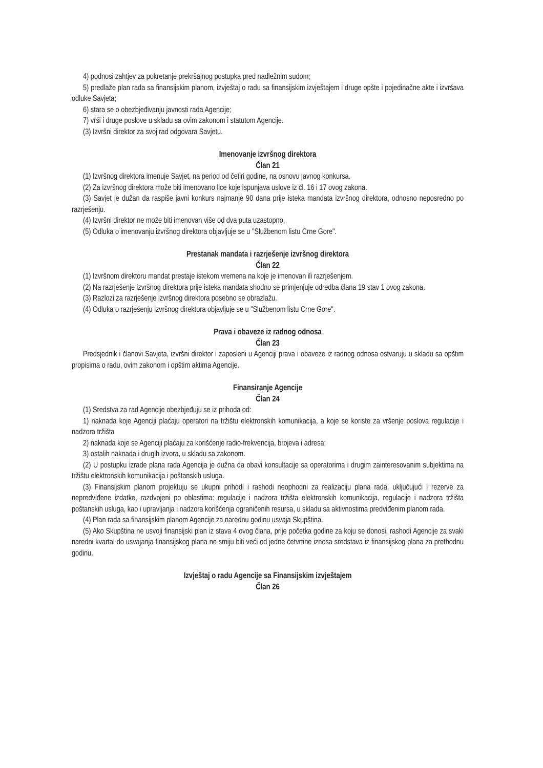4) podnosi zahtjev za pokretanje prekršajnog postupka pred nadležnim sudom;
5) predlaže plan rada sa finansijskim planom, izvještaj o radu sa finansijskim izvještajem i druge opšte i pojedinačne akte i izvršava odluke Savjeta;
6) stara se o obezbjeđivanju javnosti rada Agencije;
7) vrši i druge poslove u skladu sa ovim zakonom i statutom Agencije.
(3) Izvršni direktor za svoj rad odgovara Savjetu.
Imenovanje izvršnog direktora
Član 21
(1) Izvršnog direktora imenuje Savjet, na period od četiri godine, na osnovu javnog konkursa.
(2) Za izvršnog direktora može biti imenovano lice koje ispunjava uslove iz čl. 16 i 17 ovog zakona.
(3) Savjet je dužan da raspiše javni konkurs najmanje 90 dana prije isteka mandata izvršnog direktora, odnosno neposredno po razrješenju.
(4) Izvršni direktor ne može biti imenovan više od dva puta uzastopno.
(5) Odluka o imenovanju izvršnog direktora objavljuje se u "Službenom listu Crne Gore".
Prestanak mandata i razrješenje izvršnog direktora
Član 22
(1) Izvršnom direktoru mandat prestaje istekom vremena na koje je imenovan ili razrješenjem.
(2) Na razrješenje izvršnog direktora prije isteka mandata shodno se primjenjuje odredba člana 19 stav 1 ovog zakona.
(3) Razlozi za razrješenje izvršnog direktora posebno se obrazlažu.
(4) Odluka o razrješenju izvršnog direktora objavljuje se u "Službenom listu Crne Gore".
Prava i obaveze iz radnog odnosa
Član 23
Predsjednik i članovi Savjeta, izvršni direktor i zaposleni u Agenciji prava i obaveze iz radnog odnosa ostvaruju u skladu sa opštim propisima o radu, ovim zakonom i opštim aktima Agencije.
Finansiranje Agencije
Član 24
(1) Sredstva za rad Agencije obezbjeđuju se iz prihoda od:
1) naknada koje Agenciji plaćaju operatori na tržištu elektronskih komunikacija, a koje se koriste za vršenje poslova regulacije i nadzora tržišta
2) naknada koje se Agenciji plaćaju za korišćenje radio-frekvencija, brojeva i adresa;
3) ostalih naknada i drugih izvora, u skladu sa zakonom.
(2) U postupku izrade plana rada Agencija je dužna da obavi konsultacije sa operatorima i drugim zainteresovanim subjektima na tržištu elektronskih komunikacija i poštanskih usluga.
(3) Finansijskim planom projektuju se ukupni prihodi i rashodi neophodni za realizaciju plana rada, uključujući i rezerve za nepredviđene izdatke, razdvojeni po oblastima: regulacije i nadzora tržišta elektronskih komunikacija, regulacije i nadzora tržišta poštanskih usluga, kao i upravljanja i nadzora korišćenja ograničenih resursa, u skladu sa aktivnostima predviđenim planom rada.
(4) Plan rada sa finansijskim planom Agencije za narednu godinu usvaja Skupština.
(5) Ako Skupština ne usvoji finansijski plan iz stava 4 ovog člana, prije početka godine za koju se donosi, rashodi Agencije za svaki naredni kvartal do usvajanja finansijskog plana ne smiju biti veći od jedne četvrtine iznosa sredstava iz finansijskog plana za prethodnu godinu.
Izvještaj o radu Agencije sa Finansijskim izvještajem
Član 26